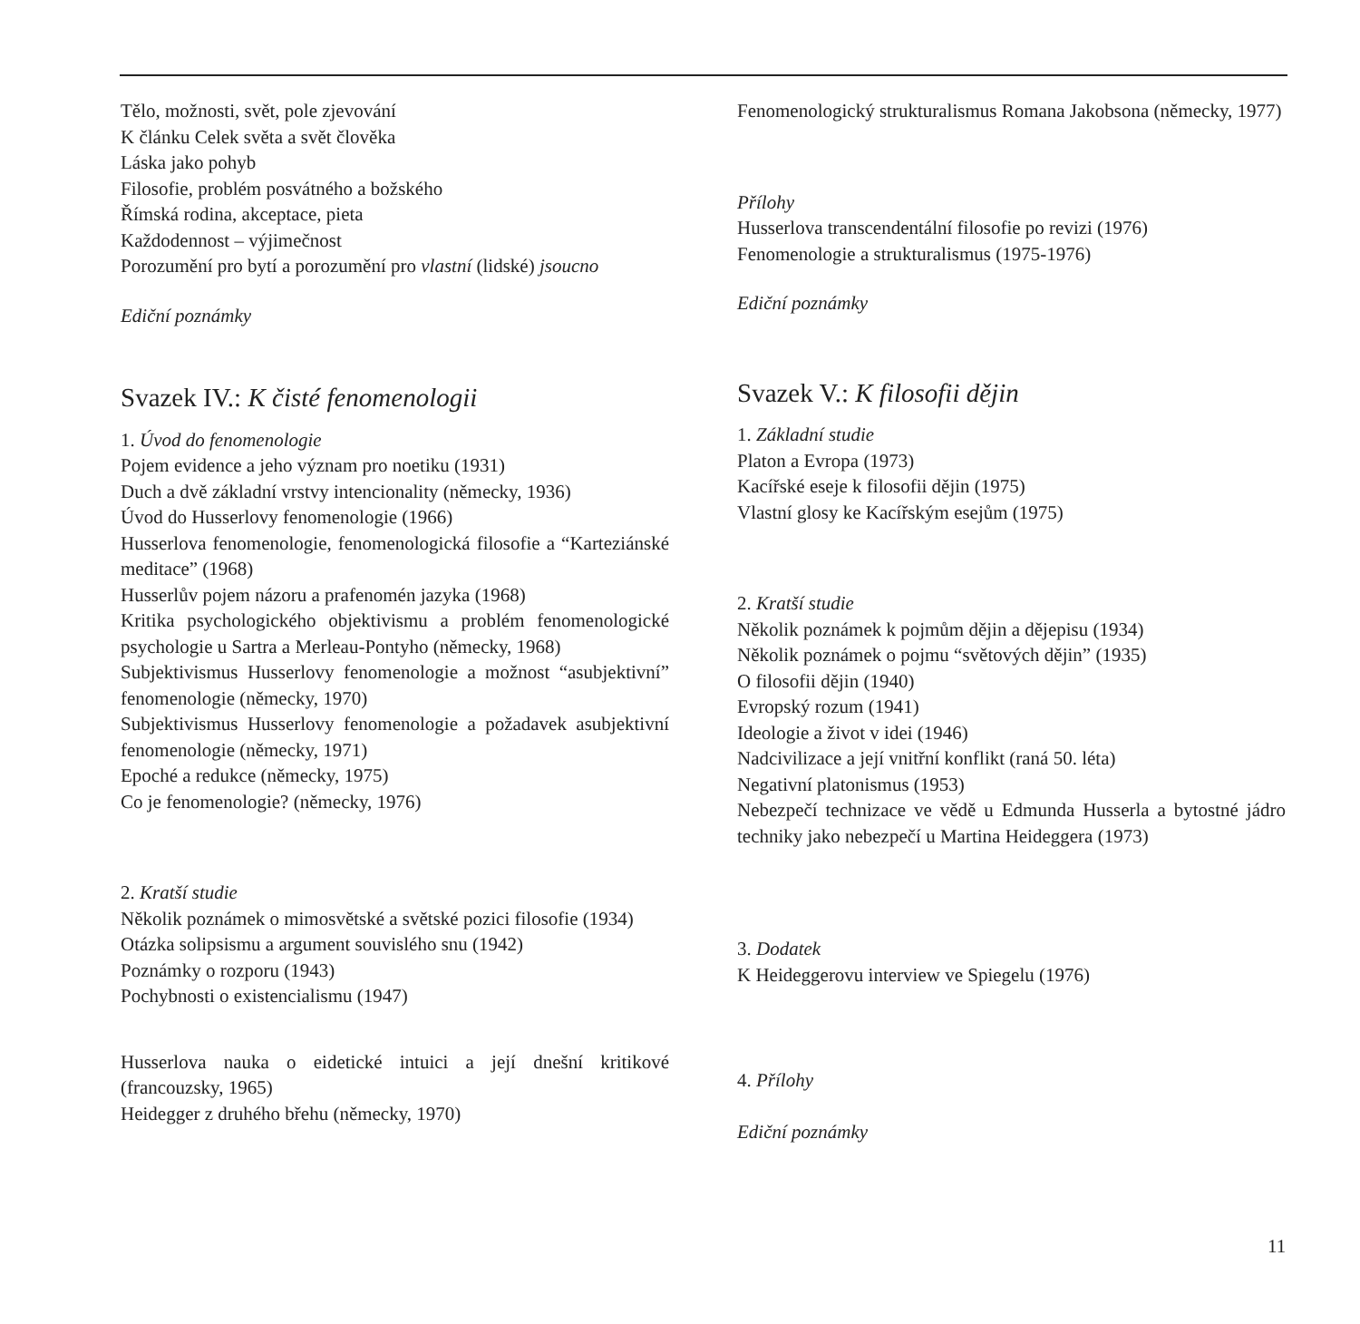Tělo, možnosti, svět, pole zjevování
K článku Celek světa a svět člověka
Láska jako pohyb
Filosofie, problém posvátného a božského
Římská rodina, akceptace, pieta
Každodennost – výjimečnost
Porozumění pro bytí a porozumění pro vlastní (lidské) jsoucno
Ediční poznámky
Svazek IV.: K čisté fenomenologii
1. Úvod do fenomenologie
Pojem evidence a jeho význam pro noetiku (1931)
Duch a dvě základní vrstvy intencionality (německy, 1936)
Úvod do Husserlovy fenomenologie (1966)
Husserlova fenomenologie, fenomenologická filosofie a “Karteziánské meditace” (1968)
Husserlův pojem názoru a prafenomén jazyka (1968)
Kritika psychologického objektivismu a problém fenomenologické psychologie u Sartra a Merleau-Pontyho (německy, 1968)
Subjektivismus Husserlovy fenomenologie a možnost “asubjektivní” fenomenologie (německy, 1970)
Subjektivismus Husserlovy fenomenologie a požadavek asubjektivní fenomenologie (německy, 1971)
Epoché a redukce (německy, 1975)
Co je fenomenologie? (německy, 1976)
2. Kratší studie
Několik poznámek o mimosvětské a světské pozici filosofie (1934)
Otázka solipsismu a argument souvislého snu (1942)
Poznámky o rozporu (1943)
Pochybnosti o existencialismu (1947)
Husserlova nauka o eidetické intuici a její dnešní kritikové (francouzsky, 1965)
Heidegger z druhého břehu (německy, 1970)
Fenomenologický strukturalismus Romana Jakobsona (německy, 1977)
Přílohy
Husserlova transcendentální filosofie po revizi (1976)
Fenomenologie a strukturalismus (1975-1976)
Ediční poznámky
Svazek V.: K filosofii dějin
1. Základní studie
Platon a Evropa (1973)
Kacířské eseje k filosofii dějin (1975)
Vlastní glosy ke Kacířským esejům (1975)
2. Kratší studie
Několik poznámek k pojmům dějin a dějepisu (1934)
Několik poznámek o pojmu “světových dějin” (1935)
O filosofii dějin (1940)
Evropský rozum (1941)
Ideologie a život v idei (1946)
Nadcivilizace a její vnitřní konflikt (raná 50. léta)
Negativní platonismus (1953)
Nebezpečí technizace ve vědě u Edmunda Husserla a bytostné jádro techniky jako nebezpečí u Martina Heideggera (1973)
3. Dodatek
K Heideggerovu interview ve Spiegelu (1976)
4. Přílohy
Ediční poznámky
11